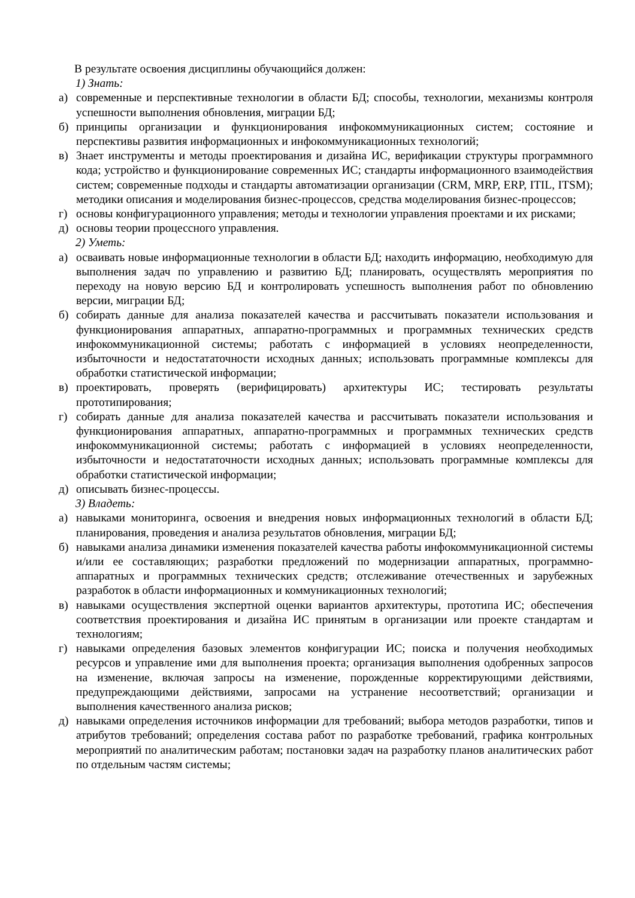В результате освоения дисциплины обучающийся должен:
1) Знать:
а) современные и перспективные технологии в области БД; способы, технологии, механизмы контроля успешности выполнения обновления, миграции БД;
б) принципы организации и функционирования инфокоммуникационных систем; состояние и перспективы развития информационных и инфокоммуникационных технологий;
в) Знает инструменты и методы проектирования и дизайна ИС, верификации структуры программного кода; устройство и функционирование современных ИС; стандарты информационного взаимодействия систем; современные подходы и стандарты автоматизации организации (CRM, MRP, ERP, ITIL, ITSM); методики описания и моделирования бизнес-процессов, средства моделирования бизнес-процессов;
г) основы конфигурационного управления; методы и технологии управления проектами и их рисками;
д) основы теории процессного управления.
2) Уметь:
а) осваивать новые информационные технологии в области БД; находить информацию, необходимую для выполнения задач по управлению и развитию БД; планировать, осуществлять мероприятия по переходу на новую версию БД и контролировать успешность выполнения работ по обновлению версии, миграции БД;
б) собирать данные для анализа показателей качества и рассчитывать показатели использования и функционирования аппаратных, аппаратно-программных и программных технических средств инфокоммуникационной системы; работать с информацией в условиях неопределенности, избыточности и недостататочности исходных данных; использовать программные комплексы для обработки статистической информации;
в) проектировать, проверять (верифицировать) архитектуры ИС; тестировать результаты прототипирования;
г) собирать данные для анализа показателей качества и рассчитывать показатели использования и функционирования аппаратных, аппаратно-программных и программных технических средств инфокоммуникационной системы; работать с информацией в условиях неопределенности, избыточности и недостататочности исходных данных; использовать программные комплексы для обработки статистической информации;
д) описывать бизнес-процессы.
3) Владеть:
а) навыками мониторинга, освоения и внедрения новых информационных технологий в области БД; планирования, проведения и анализа результатов обновления, миграции БД;
б) навыками анализа динамики изменения показателей качества работы инфокоммуникационной системы и/или ее составляющих; разработки предложений по модернизации аппаратных, программно-аппаратных и программных технических средств; отслеживание отечественных и зарубежных разработок в области информационных и коммуникационных технологий;
в) навыками осуществления экспертной оценки вариантов архитектуры, прототипа ИС; обеспечения соответствия проектирования и дизайна ИС принятым в организации или проекте стандартам и технологиям;
г) навыками определения базовых элементов конфигурации ИС; поиска и получения необходимых ресурсов и управление ими для выполнения проекта; организация выполнения одобренных запросов на изменение, включая запросы на изменение, порожденные корректирующими действиями, предупреждающими действиями, запросами на устранение несоответствий; организации и выполнения качественного анализа рисков;
д) навыками определения источников информации для требований; выбора методов разработки, типов и атрибутов требований; определения состава работ по разработке требований, графика контрольных мероприятий по аналитическим работам; постановки задач на разработку планов аналитических работ по отдельным частям системы;